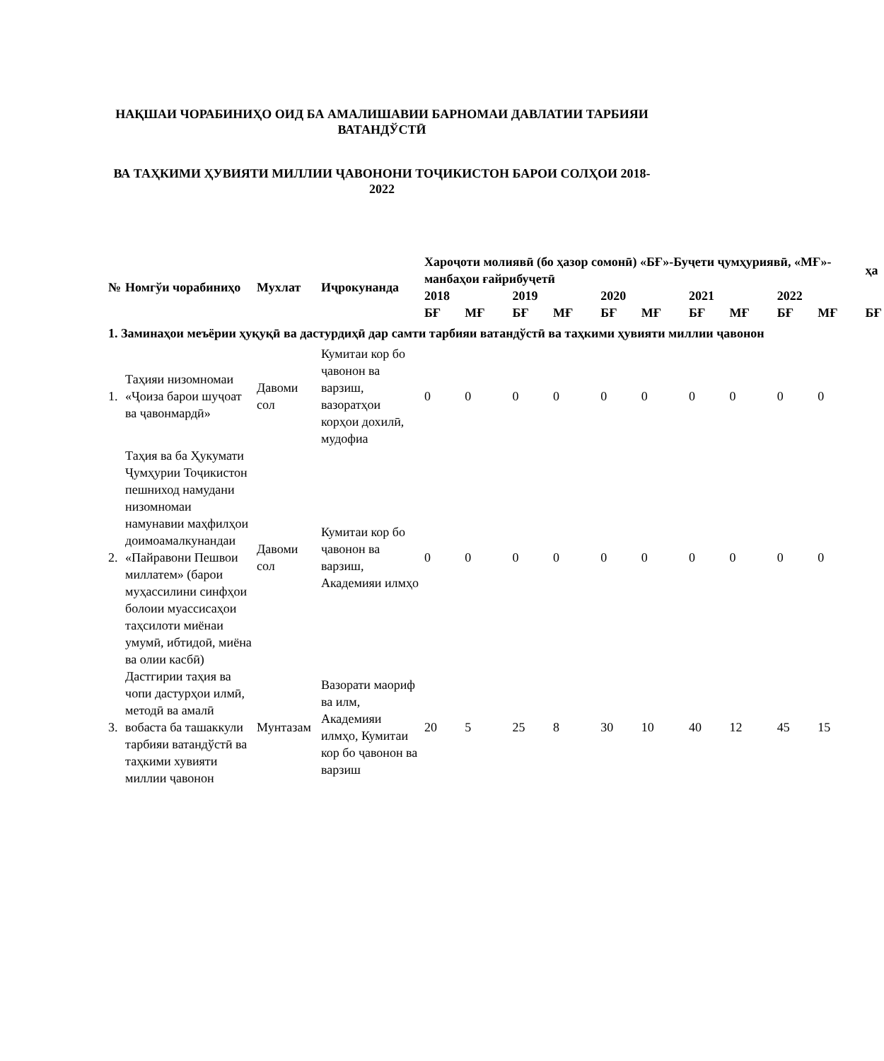НАҚШАИ ЧОРАБИНИҲО ОИД БА АМАЛИШАВИИ БАРНОМАИ ДАВЛАТИИ ТАРБИЯИ ВАТАНДЎСТӢ
ВА ТАҲКИМИ ҲУВИЯТИ МИЛЛИИ ҶАВОНОНИ ТОҶИКИСТОН БАРОИ СОЛҲОИ 2018-2022
| № | Номгўи чорабиниҳо | Мухлат | Иҷрокунанда | Хароҷоти молиявӣ (бо ҳазор сомонӣ) «БҒ»-Буҷети ҷумҳуриявӣ, «МҒ»-манбаҳои ғайрибуҷетӣ | | | | | | | | | | ҳа |
| --- | --- | --- | --- | --- | --- | --- | --- | --- | --- | --- | --- | --- | --- | --- |
| | | | | 2018 | | 2019 | | 2020 | | 2021 | | 2022 | | |
| | | | | БҒ | МҒ | БҒ | МҒ | БҒ | МҒ | БҒ | МҒ | БҒ | МҒ | БҒ |
| 1. Заминаҳои меъёрии ҳуқуқӣ ва дастурдиҳӣ дар самти тарбияи ватандўстӣ ва таҳкими ҳувияти миллии ҷавонон | | | | | | | | | | | | | | |
| 1. | Таҳияи низомномаи «Ҷоиза барои шуҷоат ва ҷавонмардӣ» | Давоми сол | Кумитаи кор бо ҷавонон ва варзиш, вазоратҳои корҳои дохилӣ, мудофиа | 0 | 0 | 0 | 0 | 0 | 0 | 0 | 0 | 0 | 0 | |
| 2. | Таҳия ва ба Ҳукумати Ҷумҳурии Тоҷикистон пешниход намудани низомномаи намунавии маҳфилҳои доимоамалкунандаи «Пайравони Пешвои миллатем» (барои муҳассилини синфҳои болоии муассисаҳои таҳсилоти миёнаи умумӣ, ибтидоӣ, миёна ва олии касбӣ) | Давоми сол | Кумитаи кор бо ҷавонон ва варзиш, Академияи илмҳо | 0 | 0 | 0 | 0 | 0 | 0 | 0 | 0 | 0 | 0 | |
| 3. | Дастгирии таҳия ва чопи дастурҳои илмӣ, методӣ ва амалӣ вобаста ба ташаккули тарбияи ватандўстӣ ва таҳкими хувияти миллии ҷавонон | Мунтазам | Вазорати маориф ва илм, Академияи илмҳо, Кумитаи кор бо ҷавонон ва варзиш | 20 | 5 | 25 | 8 | 30 | 10 | 40 | 12 | 45 | 15 | |